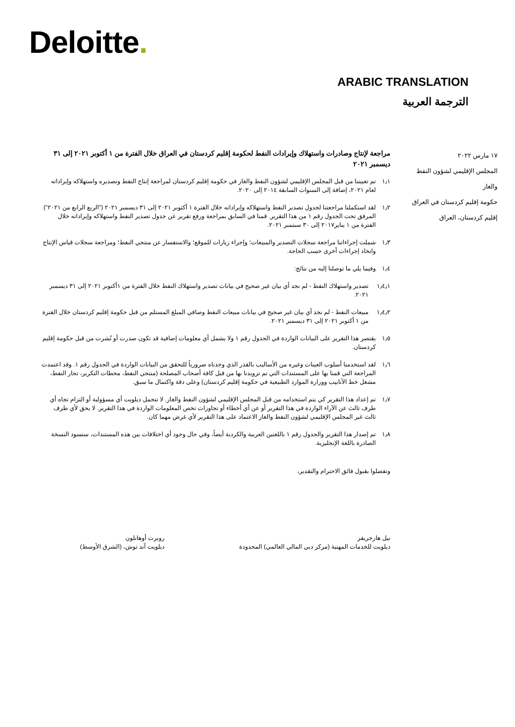Deloitte.
ARABIC TRANSLATION
الترجمة العربية
١٧ مارس ٢٠٢٢
المجلس الإقليمي لشؤون النفط والغاز
حكومة إقليم كردستان في العراق
إقليم كردستان، العراق
مراجعة لإنتاج وصادرات واستهلاك وإيرادات النفط لحكومة إقليم كردستان في العراق خلال الفترة من ١ أكتوبر ٢٠٢١ إلى ٣١ ديسمبر ٢٠٢١
١٫١ تم تعييننا من قبل المجلس الإقليمي لشؤون النفط والغاز في حكومة إقليم كردستان لمراجعة إنتاج النفط وتصديره واستهلاكه وإيراداته لعام ٢٠٢١، إضافة إلى السنوات السابقة ٢٠١٤ إلى ٢٠٢٠.
١٫٢ لقد استكملنا مراجعتنا لجدول تصدير النفط واستهلاكه وإيراداته خلال الفترة ١ أكتوبر ٢٠٢١ إلى ٣١ ديسمبر ٢٠٢١ ("الربع الرابع من ٢٠٢١") المرفق تحت الجدول رقم ١ من هذا التقرير. قمنا في السابق بمراجعة ورفع تقرير عن جدول تصدير النفط واستهلاكه وإيراداته خلال الفترة من ١ يناير٢٠١٧ إلى ٣٠ سبتمبر ٢٠٢١.
١٫٣ شملت إجراءاتنا مراجعة سجلات التصدير والمبيعات؛ وإجراء زيارات للموقع؛ والاستفسار عن منتجي النفط؛ ومراجعة سجلات قياس الإنتاج واتخاذ إجراءات أخرى حسب الحاجة.
١٫٤ وفيما يلي ما توصلنا إليه من نتائج:
١٫٤٫١ تصدير واستهلاك النفط - لم نجد أي بيان غير صحيح في بيانات تصدير واستهلاك النفط خلال الفترة من ١أكتوبر ٢٠٢١ إلى ٣١ ديسمبر ٢٠٢١.
١٫٤٫٢ مبيعات النفط - لم نجد أي بيان غير صحيح في بيانات مبيعات النفط وصافي المبلغ المستلم من قبل حكومة إقليم كردستان خلال الفترة من ١ أكتوبر ٢٠٢١ إلى ٣١ ديسمبر ٢٠٢١.
١٫٥ يقتصر هذا التقرير على البيانات الواردة في الجدول رقم ١ ولا يشمل أي معلومات إضافية قد تكون صدرت أو نُشرت من قبل حكومة إقليم كردستان.
١٫٦ لقد استخدمنا أسلوب العينات وغيره من الأساليب بالقدر الذي وجدناه ضرورياً للتحقق من البيانات الواردة في الجدول رقم ١. وقد اعتمدت المراجعة التي قمنا بها على المستندات التي تم تزويدنا بها من قبل كافة أصحاب المصلحة (منتجي النفط، محطات التكرير، تجار النفط، مشغل خط الأنابيب ووزارة الموارد الطبيعية في حكومة إقليم كردستان) وعلى دقة واكتمال ما سبق.
١٫٧ تم إعداد هذا التقرير كي يتم استخدامه من قبل المجلس الإقليمي لشؤون النفط والغاز. لا تتحمل ديلويت أي مسؤولية أو التزام تجاه أي طرف ثالث عن الآراء الواردة في هذا التقرير أو عن أي أخطاء أو تجاوزات تخص المعلومات الواردة في هذا التقرير. لا يحق لأي طرف ثالث غير المجلس الإقليمي لشؤون النفط والغاز الاعتماد على هذا التقرير لأي غرض مهما كان.
١٫٨ تم إصدار هذا التقرير والجدول رقم ١ باللغتين العربية والكردية أيضاً، وفي حال وجود أي اختلافات بين هذه المستندات، ستسود النسخة الصادرة باللغة الإنجليزية.
وتفضلوا بقبول فائق الاحترام والتقدير،
نيل هارجريفز
ديلويت للخدمات المهنية (مركز دبي المالي العالمي) المحدودة
روبرت أوهانلون
ديلويت آند توش، (الشرق الأوسط)